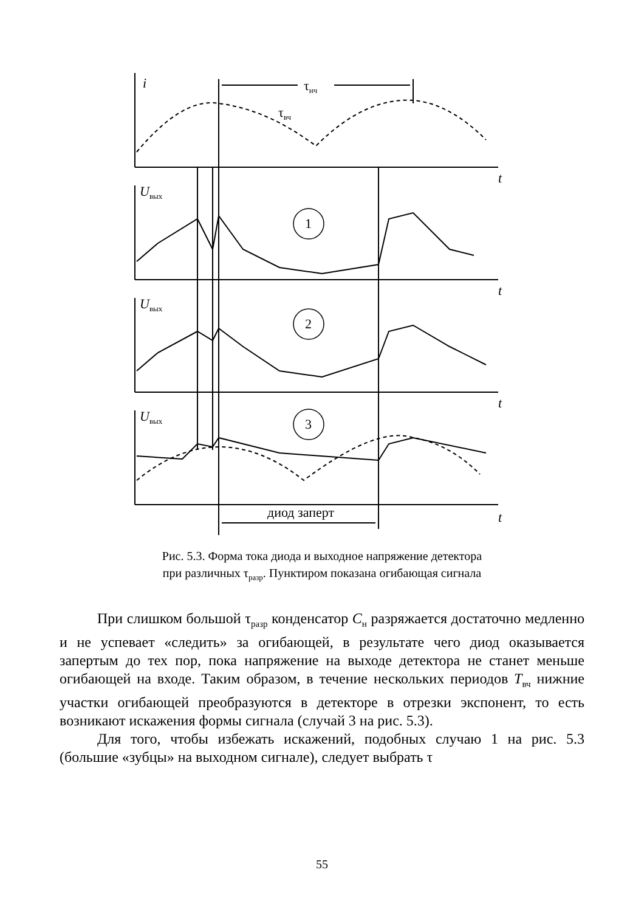i τ<sub>нч</sub>
τ<sub>вч</sub>
t
U<sub>вых</sub>
1
t
U<sub>вых</sub>
2
t
U<sub>вых</sub> 3
диод заперт t
Рис. 5.3. Форма тока диода и выходное напряжение детектора
при различных τ<sub>разр</sub>. Пунктиром показана огибающая сигнала
При слишком большой τ<sub>разр</sub> конденсатор C<sub>н</sub> разряжается достаточно медленно и не успевает «следить» за огибающей, в результате чего диод оказывается запертым до тех пор, пока напряжение на выходе детектора не станет меньше огибающей на входе. Таким образом, в течение нескольких периодов T<sub>вч</sub> нижние участки огибающей преобразуются в детекторе в отрезки экспонент, то есть возникают искажения формы сигнала (случай 3 на рис. 5.3).
Для того, чтобы избежать искажений, подобных случаю 1 на рис. 5.3 (большие «зубцы» на выходном сигнале), следует выбрать τ
55